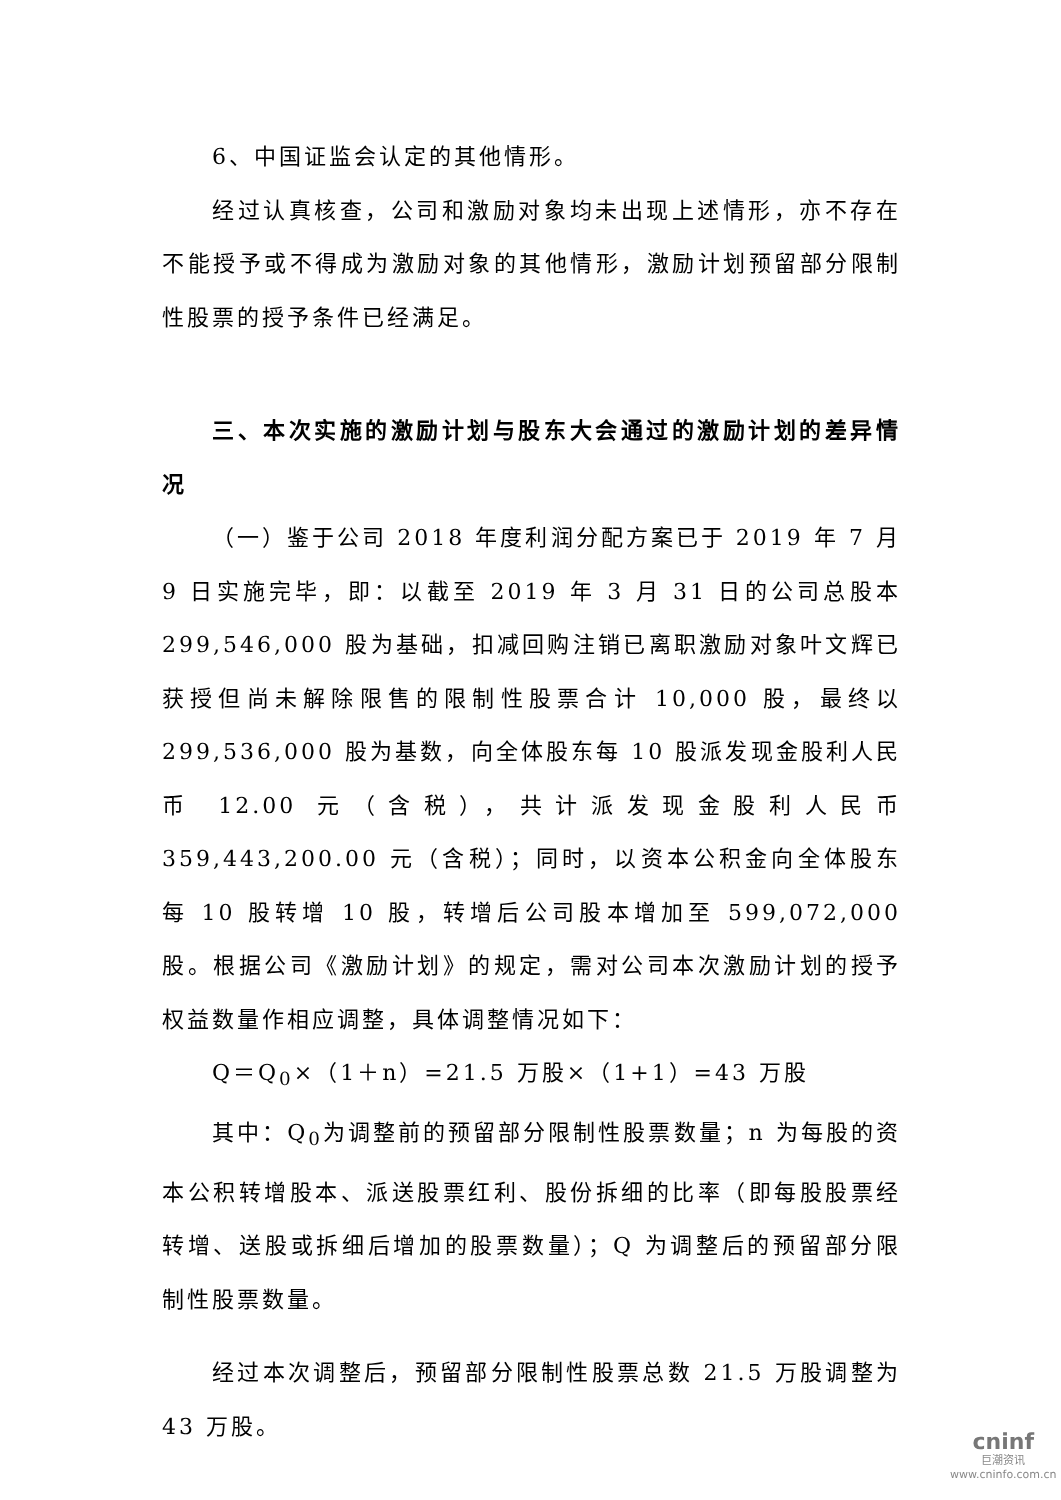6、中国证监会认定的其他情形。
经过认真核查，公司和激励对象均未出现上述情形，亦不存在不能授予或不得成为激励对象的其他情形，激励计划预留部分限制性股票的授予条件已经满足。
三、本次实施的激励计划与股东大会通过的激励计划的差异情况
（一）鉴于公司 2018 年度利润分配方案已于 2019 年 7 月 9 日实施完毕，即：以截至 2019 年 3 月 31 日的公司总股本 299,546,000 股为基础，扣减回购注销已离职激励对象叶文辉已获授但尚未解除限售的限制性股票合计 10,000 股，最终以 299,536,000 股为基数，向全体股东每 10 股派发现金股利人民币 12.00 元（含税），共计派发现金股利人民币 359,443,200.00 元（含税）；同时，以资本公积金向全体股东每 10 股转增 10 股，转增后公司股本增加至 599,072,000 股。根据公司《激励计划》的规定，需对公司本次激励计划的授予权益数量作相应调整，具体调整情况如下：
Q＝Q<sub>0</sub>×（1＋n）=21.5 万股×（1+1）=43 万股
其中：Q<sub>0</sub>为调整前的预留部分限制性股票数量；n 为每股的资本公积转增股本、派送股票红利、股份拆细的比率（即每股股票经转增、送股或拆细后增加的股票数量）；Q 为调整后的预留部分限制性股票数量。
经过本次调整后，预留部分限制性股票总数 21.5 万股调整为 43 万股。
cninf
巨潮资讯
www.cninfo.com.cn